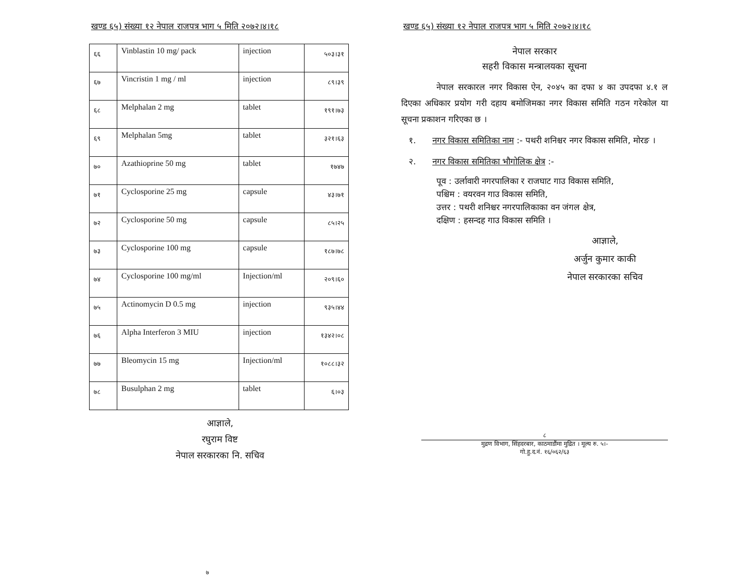खण्ड ६५) संख्या १२ नेपाल राजपत्र भाग ५ मिति २०७२।४।१८
| ६६ | Vinblastin 10 mg/ pack | injection | ५०३।३१ |
| ६७ | Vincristin 1 mg / ml | injection | ८९।३९ |
| ६८ | Melphalan 2 mg | tablet | १९१।७३ |
| ६९ | Melphalan 5mg | tablet | ३२१।६३ |
| ७० | Azathioprine 50 mg | tablet | १७४७ |
| ७१ | Cyclosporine 25 mg | capsule | ४३।७१ |
| ७२ | Cyclosporine 50 mg | capsule | ८५।२५ |
| ७३ | Cyclosporine 100 mg | capsule | १८७।७८ |
| ७४ | Cyclosporine 100 mg/ml | Injection/ml | २०९।६० |
| ७५ | Actinomycin D 0.5 mg | injection | ९३५।४४ |
| ७६ | Alpha Interferon 3 MIU | injection | १३४२।०८ |
| ७७ | Bleomycin 15 mg | Injection/ml | १०८८।३२ |
| ७८ | Busulphan 2 mg | tablet | ६।०३ |
आज्ञाले,
रघुराम विष्ट
नेपाल सरकारका नि. सचिव
७
खण्ड ६५) संख्या १२ नेपाल राजपत्र भाग ५ मिति २०७२।४।१८
नेपाल सरकार
सहरी विकास मन्त्रालयका सूचना
नेपाल सरकारल नगर विकास ऐन, २०४५ का दफा ४ का उपदफा ४.१ ल दिएका अधिकार प्रयोग गरी दहाय बमोजिमका नगर विकास समिति गठन गरेकोल या सूचना प्रकाशन गरिएका छ ।
१. नगर विकास समितिका नाम :- पथरी शनिश्चर नगर विकास समिति, मोरङ ।
२. नगर विकास समितिका भौगोलिक क्षेत्र :-
पूव : उर्लावारी नगरपालिका र राजघाट गाउ विकास समिति,
पश्चिम : वयरवन गाउ विकास समिति,
उत्तर : पथरी शनिश्चर नगरपालिकाका वन जंगल क्षेत्र,
दक्षिण : हसन्दह गाउ विकास समिति ।
आज्ञाले,
अर्जुन कुमार काकी
नेपाल सरकारका सचिव
८
मुद्रण विभाग, सिंहदरबार, काठमाडौंमा मुद्रित । मूल्य रु. ५।-
गो.हु.द.नं. १६/०६२/६३